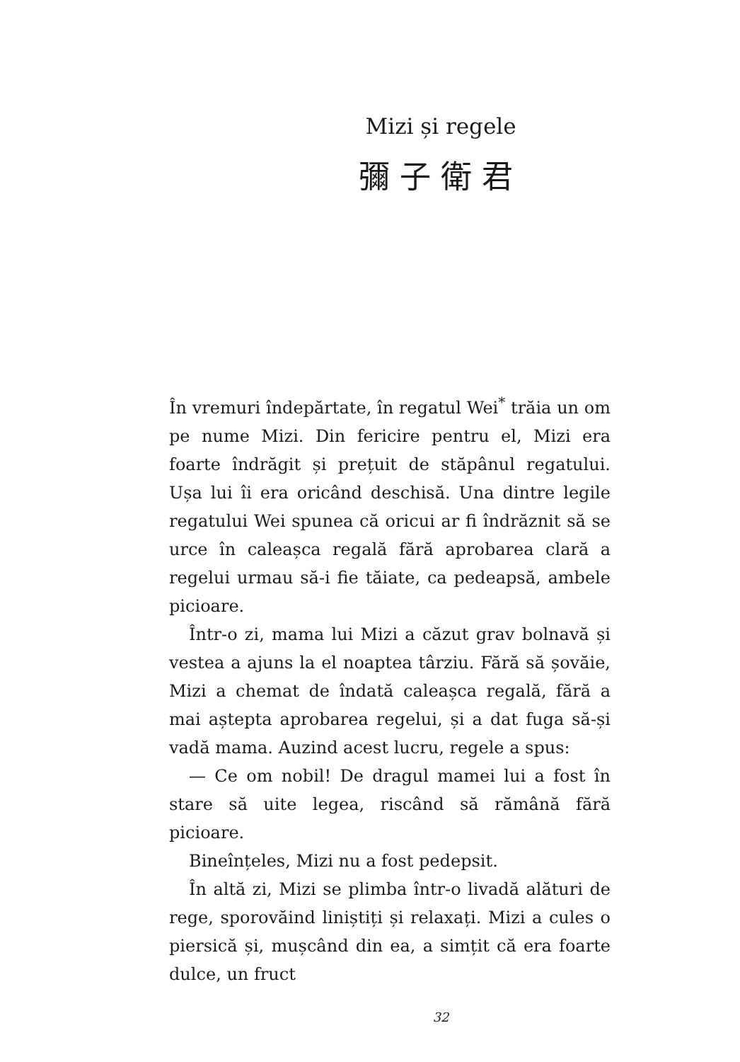Mizi și regele
彌子衛君
În vremuri îndepărtate, în regatul Wei<sup>*</sup> trăia un om pe nume Mizi. Din fericire pentru el, Mizi era foarte îndrăgit și prețuit de stăpânul regatului. Ușa lui îi era oricând deschisă. Una dintre legile regatului Wei spunea că oricui ar fi îndrăznit să se urce în caleașca regală fără aprobarea clară a regelui urmau să-i fie tăiate, ca pedeapsă, ambele picioare.
Într-o zi, mama lui Mizi a căzut grav bolnavă și vestea a ajuns la el noaptea târziu. Fără să șovăie, Mizi a chemat de îndată caleașca regală, fără a mai aștepta aprobarea regelui, și a dat fuga să-și vadă mama. Auzind acest lucru, regele a spus:
— Ce om nobil! De dragul mamei lui a fost în stare să uite legea, riscând să rămână fără picioare.
Bineînțeles, Mizi nu a fost pedepsit.
În altă zi, Mizi se plimba într-o livadă alături de rege, sporovăind liniștiți și relaxați. Mizi a cules o piersică și, mușcând din ea, a simțit că era foarte dulce, un fruct
32